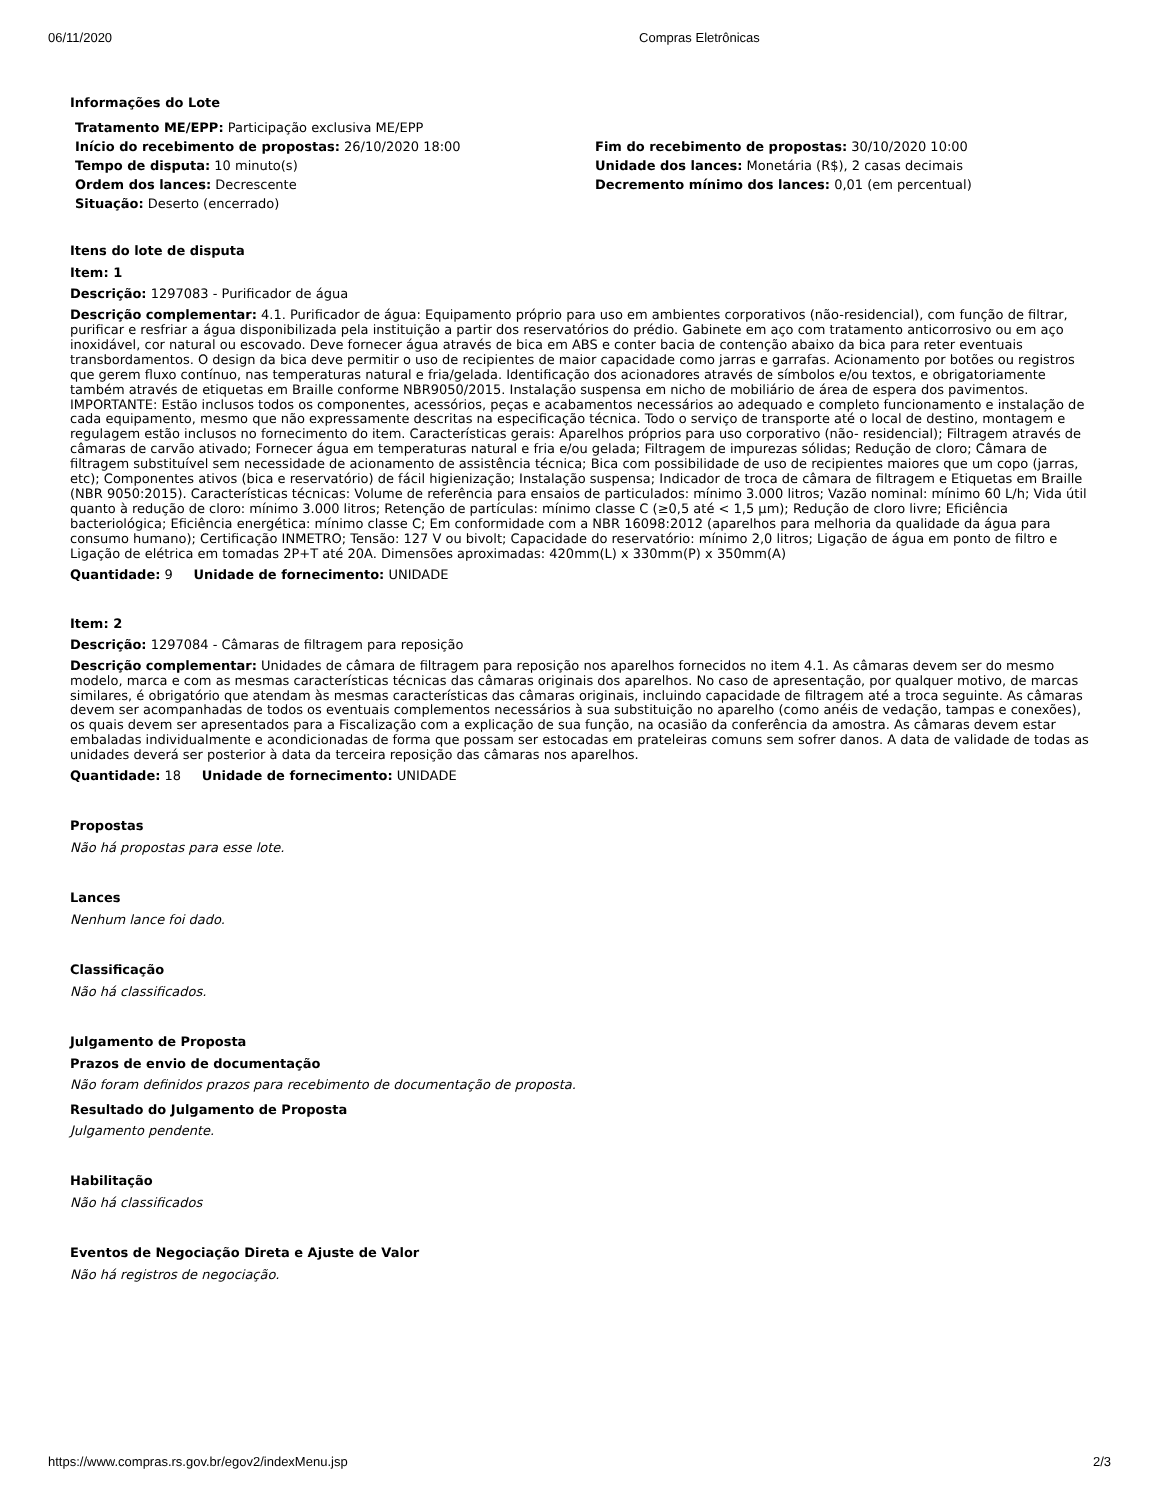06/11/2020 Compras Eletrônicas
Informações do Lote
| Tratamento ME/EPP: Participação exclusiva ME/EPP | |
| Início do recebimento de propostas: 26/10/2020 18:00 | Fim do recebimento de propostas: 30/10/2020 10:00 |
| Tempo de disputa: 10 minuto(s) | Unidade dos lances: Monetária (R$), 2 casas decimais |
| Ordem dos lances: Decrescente | Decremento mínimo dos lances: 0,01 (em percentual) |
| Situação: Deserto (encerrado) | |
Itens do lote de disputa
Item: 1
Descrição: 1297083 - Purificador de água
Descrição complementar: 4.1. Purificador de água: Equipamento próprio para uso em ambientes corporativos (não-residencial), com função de filtrar, purificar e resfriar a água disponibilizada pela instituição a partir dos reservatórios do prédio. Gabinete em aço com tratamento anticorrosivo ou em aço inoxidável, cor natural ou escovado. Deve fornecer água através de bica em ABS e conter bacia de contenção abaixo da bica para reter eventuais transbordamentos. O design da bica deve permitir o uso de recipientes de maior capacidade como jarras e garrafas. Acionamento por botões ou registros que gerem fluxo contínuo, nas temperaturas natural e fria/gelada. Identificação dos acionadores através de símbolos e/ou textos, e obrigatoriamente também através de etiquetas em Braille conforme NBR9050/2015. Instalação suspensa em nicho de mobiliário de área de espera dos pavimentos. IMPORTANTE: Estão inclusos todos os componentes, acessórios, peças e acabamentos necessários ao adequado e completo funcionamento e instalação de cada equipamento, mesmo que não expressamente descritas na especificação técnica. Todo o serviço de transporte até o local de destino, montagem e regulagem estão inclusos no fornecimento do item. Características gerais: Aparelhos próprios para uso corporativo (não- residencial); Filtragem através de câmaras de carvão ativado; Fornecer água em temperaturas natural e fria e/ou gelada; Filtragem de impurezas sólidas; Redução de cloro; Câmara de filtragem substituível sem necessidade de acionamento de assistência técnica; Bica com possibilidade de uso de recipientes maiores que um copo (jarras, etc); Componentes ativos (bica e reservatório) de fácil higienização; Instalação suspensa; Indicador de troca de câmara de filtragem e Etiquetas em Braille (NBR 9050:2015). Características técnicas: Volume de referência para ensaios de particulados: mínimo 3.000 litros; Vazão nominal: mínimo 60 L/h; Vida útil quanto à redução de cloro: mínimo 3.000 litros; Retenção de partículas: mínimo classe C (≥0,5 até < 1,5 μm); Redução de cloro livre; Eficiência bacteriológica; Eficiência energética: mínimo classe C; Em conformidade com a NBR 16098:2012 (aparelhos para melhoria da qualidade da água para consumo humano); Certificação INMETRO; Tensão: 127 V ou bivolt; Capacidade do reservatório: mínimo 2,0 litros; Ligação de água em ponto de filtro e Ligação de elétrica em tomadas 2P+T até 20A. Dimensões aproximadas: 420mm(L) x 330mm(P) x 350mm(A)
Quantidade: 9 Unidade de fornecimento: UNIDADE
Item: 2
Descrição: 1297084 - Câmaras de filtragem para reposição
Descrição complementar: Unidades de câmara de filtragem para reposição nos aparelhos fornecidos no item 4.1. As câmaras devem ser do mesmo modelo, marca e com as mesmas características técnicas das câmaras originais dos aparelhos. No caso de apresentação, por qualquer motivo, de marcas similares, é obrigatório que atendam às mesmas características das câmaras originais, incluindo capacidade de filtragem até a troca seguinte. As câmaras devem ser acompanhadas de todos os eventuais complementos necessários à sua substituição no aparelho (como anéis de vedação, tampas e conexões), os quais devem ser apresentados para a Fiscalização com a explicação de sua função, na ocasião da conferência da amostra. As câmaras devem estar embaladas individualmente e acondicionadas de forma que possam ser estocadas em prateleiras comuns sem sofrer danos. A data de validade de todas as unidades deverá ser posterior à data da terceira reposição das câmaras nos aparelhos.
Quantidade: 18 Unidade de fornecimento: UNIDADE
Propostas
Não há propostas para esse lote.
Lances
Nenhum lance foi dado.
Classificação
Não há classificados.
Julgamento de Proposta
Prazos de envio de documentação
Não foram definidos prazos para recebimento de documentação de proposta.
Resultado do Julgamento de Proposta
Julgamento pendente.
Habilitação
Não há classificados
Eventos de Negociação Direta e Ajuste de Valor
Não há registros de negociação.
https://www.compras.rs.gov.br/egov2/indexMenu.jsp 2/3